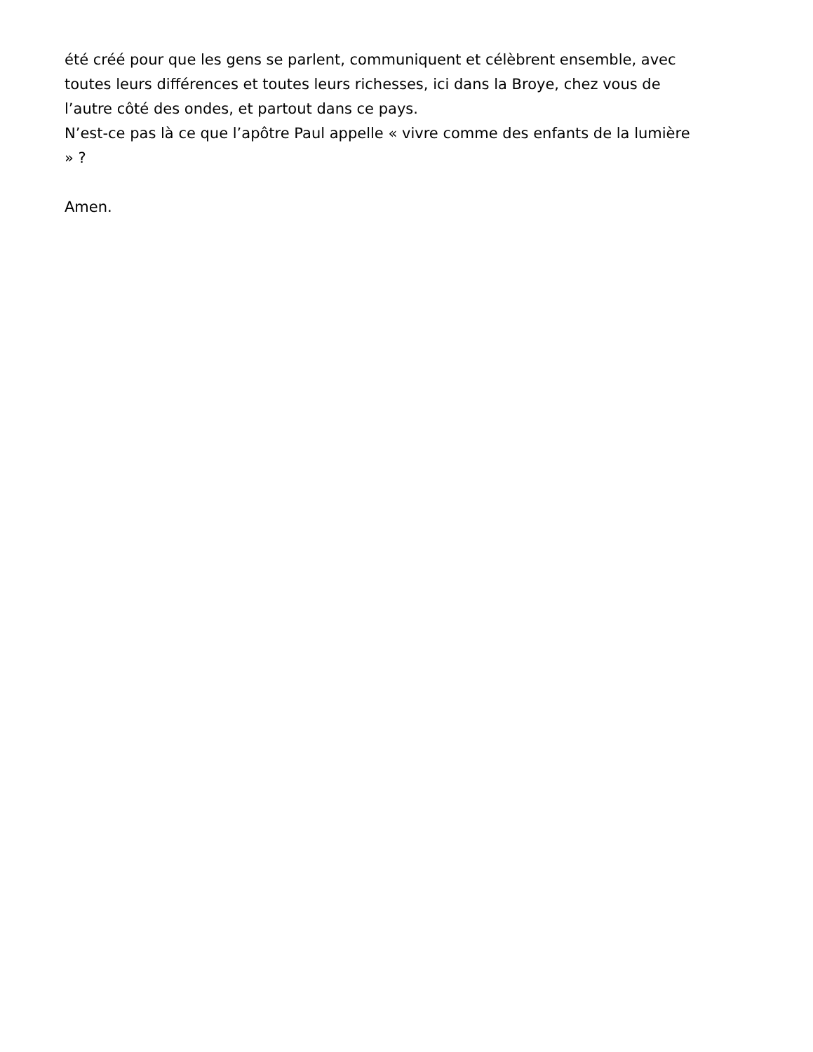été créé pour que les gens se parlent, communiquent et célèbrent ensemble, avec
toutes leurs différences et toutes leurs richesses, ici dans la Broye, chez vous de
l’autre côté des ondes, et partout dans ce pays.
N’est-ce pas là ce que l’apôtre Paul appelle « vivre comme des enfants de la lumière
» ?
Amen.